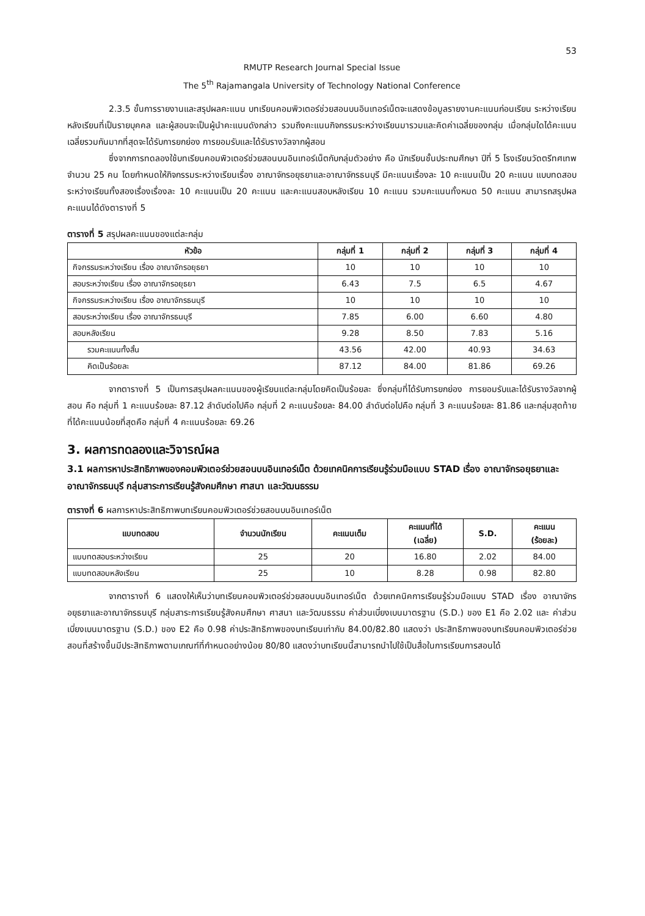53
RMUTP Research Journal Special Issue
The 5<sup>th</sup> Rajamangala University of Technology National Conference
2.3.5 ขั้นการรายงานและสรุปผลคะแนน บทเรียนคอมพิวเตอร์ช่วยสอนบนอินเทอร์เน็ตจะแสดงข้อมูลรายงานคะแนนก่อนเรียน ระหว่างเรียน หลังเรียนที่เป็นรายบุคคล และผู้สอนจะเป็นผู้นำคะแนนดังกล่าว รวมถึงคะแนนกิจกรรมระหว่างเรียนมารวมและคิดค่าเฉลี่ยของกลุ่ม เมื่อกลุ่มใดได้คะแนนเฉลี่ยรวมกันมากที่สุดจะได้รับการยกย่อง การยอมรับและได้รับรางวัลจากผู้สอน
ซึ่งจากการทดลองใช้บทเรียนคอมพิวเตอร์ช่วยสอนบนอินเทอร์เน็ตกับกลุ่มตัวอย่าง คือ นักเรียนชั้นประถมศึกษา ปีที่ 5 โรงเรียนวัดตรีทศเทพ จำนวน 25 คน โดยกำหนดให้กิจกรรมระหว่างเรียนเรื่อง อาณาจักรอยุธยาและอาณาจักรธนบุรี มีคะแนนเรื่องละ 10 คะแนนเป็น 20 คะแนน แบบทดสอบระหว่างเรียนทั้งสองเรื่องเรื่องละ 10 คะแนนเป็น 20 คะแนน และคะแนนสอบหลังเรียน 10 คะแนน รวมคะแนนทั้งหมด 50 คะแนน สามารถสรุปผลคะแนนได้ดังตารางที่ 5
ตารางที่ 5 สรุปผลคะแนนของแต่ละกลุ่ม
| หัวข้อ | กลุ่มที่ 1 | กลุ่มที่ 2 | กลุ่มที่ 3 | กลุ่มที่ 4 |
| --- | --- | --- | --- | --- |
| กิจกรรมระหว่างเรียน เรื่อง อาณาจักรอยุธยา | 10 | 10 | 10 | 10 |
| สอบระหว่างเรียน เรื่อง อาณาจักรอยุธยา | 6.43 | 7.5 | 6.5 | 4.67 |
| กิจกรรมระหว่างเรียน เรื่อง อาณาจักรธนบุรี | 10 | 10 | 10 | 10 |
| สอบระหว่างเรียน เรื่อง อาณาจักรธนบุรี | 7.85 | 6.00 | 6.60 | 4.80 |
| สอบหลังเรียน | 9.28 | 8.50 | 7.83 | 5.16 |
| รวมคะแนนทั้งสิ้น | 43.56 | 42.00 | 40.93 | 34.63 |
| คิดเป็นร้อยละ | 87.12 | 84.00 | 81.86 | 69.26 |
จากตารางที่ 5 เป็นการสรุปผลคะแนนของผู้เรียนแต่ละกลุ่มโดยคิดเป็นร้อยละ ซึ่งกลุ่มที่ได้รับการยกย่อง การยอมรับและได้รับรางวัลจากผู้สอน คือ กลุ่มที่ 1 คะแนนร้อยละ 87.12 ลำดับต่อไปคือ กลุ่มที่ 2 คะแนนร้อยละ 84.00 ลำดับต่อไปคือ กลุ่มที่ 3 คะแนนร้อยละ 81.86 และกลุ่มสุดท้ายที่ได้คะแนนน้อยที่สุดคือ กลุ่มที่ 4 คะแนนร้อยละ 69.26
3. ผลการทดลองและวิจารณ์ผล
3.1 ผลการหาประสิทธิภาพของคอมพิวเตอร์ช่วยสอนบนอินเทอร์เน็ต ด้วยเทคนิคการเรียนรู้ร่วมมือแบบ STAD เรื่อง อาณาจักรอยุธยาและอาณาจักรธนบุรี กลุ่มสาระการเรียนรู้สังคมศึกษา ศาสนา และวัฒนธรรม
ตารางที่ 6 ผลการหาประสิทธิภาพบทเรียนคอมพิวเตอร์ช่วยสอนบนอินเทอร์เน็ต
| แบบทดสอบ | จำนวนนักเรียน | คะแนนเต็ม | คะแนนที่ได้ (เฉลี่ย) | S.D. | คะแนน (ร้อยละ) |
| --- | --- | --- | --- | --- | --- |
| แบบทดสอบระหว่างเรียน | 25 | 20 | 16.80 | 2.02 | 84.00 |
| แบบทดสอบหลังเรียน | 25 | 10 | 8.28 | 0.98 | 82.80 |
จากตารางที่ 6 แสดงให้เห็นว่าบทเรียนคอมพิวเตอร์ช่วยสอนบนอินเทอร์เน็ต ด้วยเทคนิคการเรียนรู้ร่วมมือแบบ STAD เรื่อง อาณาจักรอยุธยาและอาณาจักรธนบุรี กลุ่มสาระการเรียนรู้สังคมศึกษา ศาสนา และวัฒนธรรม ค่าส่วนเบี่ยงเบนมาตรฐาน (S.D.) ของ E1 คือ 2.02 และ ค่าส่วนเบี่ยงเบนมาตรฐาน (S.D.) ของ E2 คือ 0.98 ค่าประสิทธิภาพของบทเรียนเท่ากับ 84.00/82.80 แสดงว่า ประสิทธิภาพของบทเรียนคอมพิวเตอร์ช่วยสอนที่สร้างขึ้นมีประสิทธิภาพตามเกณฑ์ที่กำหนดอย่างน้อย 80/80 แสดงว่าบทเรียนนี้สามารถนำไปใช้เป็นสื่อในการเรียนการสอนได้